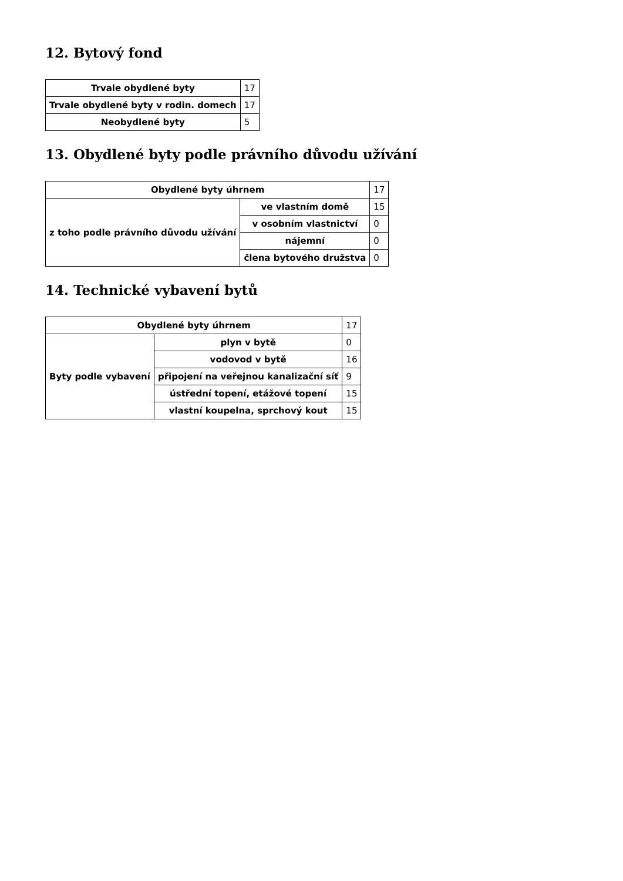12. Bytový fond
| Trvale obydlené byty | 17 |
| Trvale obydlené byty v rodin. domech | 17 |
| Neobydlené byty | 5 |
13. Obydlené byty podle právního důvodu užívání
| Obydlené byty úhrnem | | 17 |
| z toho podle právního důvodu užívání | ve vlastním domě | 15 |
| | v osobním vlastnictví | 0 |
| | nájemní | 0 |
| | člena bytového družstva | 0 |
14. Technické vybavení bytů
| Obydlené byty úhrnem | | 17 |
| Byty podle vybavení | plyn v bytě | 0 |
| | vodovod v bytě | 16 |
| | připojení na veřejnou kanalizační síť | 9 |
| | ústřední topení, etážové topení | 15 |
| | vlastní koupelna, sprchový kout | 15 |